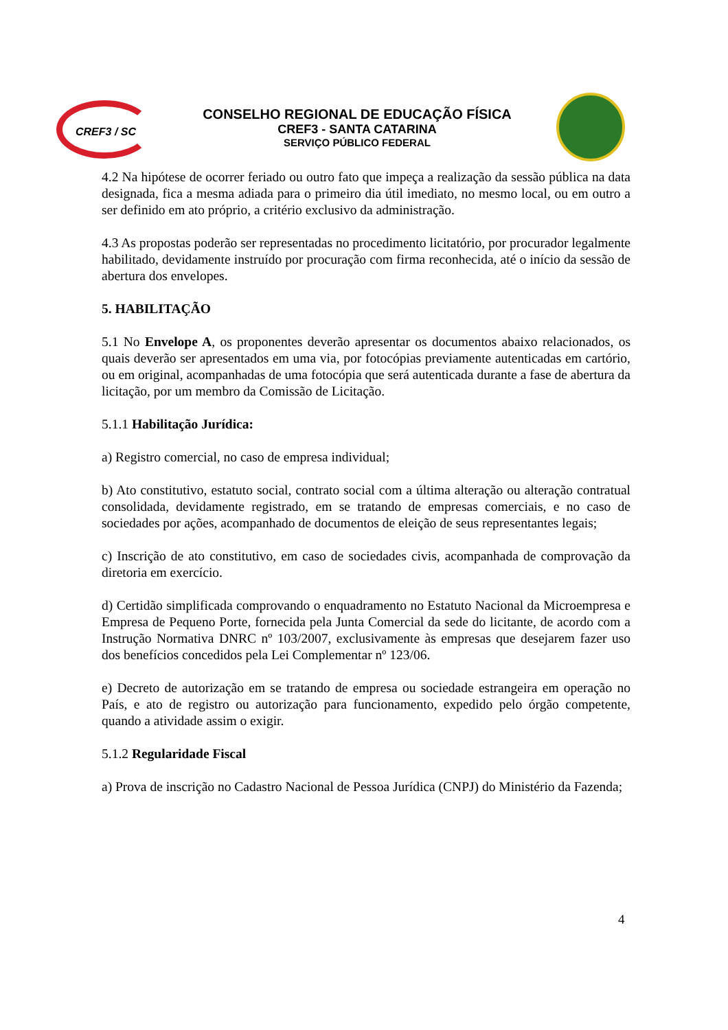CREF3 / SC
CONSELHO REGIONAL DE EDUCAÇÃO FÍSICA
CREF3 - SANTA CATARINA
SERVIÇO PÚBLICO FEDERAL
4.2 Na hipótese de ocorrer feriado ou outro fato que impeça a realização da sessão pública na data designada, fica a mesma adiada para o primeiro dia útil imediato, no mesmo local, ou em outro a ser definido em ato próprio, a critério exclusivo da administração.
4.3 As propostas poderão ser representadas no procedimento licitatório, por procurador legalmente habilitado, devidamente instruído por procuração com firma reconhecida, até o início da sessão de abertura dos envelopes.
5. HABILITAÇÃO
5.1 No Envelope A, os proponentes deverão apresentar os documentos abaixo relacionados, os quais deverão ser apresentados em uma via, por fotocópias previamente autenticadas em cartório, ou em original, acompanhadas de uma fotocópia que será autenticada durante a fase de abertura da licitação, por um membro da Comissão de Licitação.
5.1.1 Habilitação Jurídica:
a) Registro comercial, no caso de empresa individual;
b) Ato constitutivo, estatuto social, contrato social com a última alteração ou alteração contratual consolidada, devidamente registrado, em se tratando de empresas comerciais, e no caso de sociedades por ações, acompanhado de documentos de eleição de seus representantes legais;
c) Inscrição de ato constitutivo, em caso de sociedades civis, acompanhada de comprovação da diretoria em exercício.
d) Certidão simplificada comprovando o enquadramento no Estatuto Nacional da Microempresa e Empresa de Pequeno Porte, fornecida pela Junta Comercial da sede do licitante, de acordo com a Instrução Normativa DNRC nº 103/2007, exclusivamente às empresas que desejarem fazer uso dos benefícios concedidos pela Lei Complementar nº 123/06.
e) Decreto de autorização em se tratando de empresa ou sociedade estrangeira em operação no País, e ato de registro ou autorização para funcionamento, expedido pelo órgão competente, quando a atividade assim o exigir.
5.1.2 Regularidade Fiscal
a) Prova de inscrição no Cadastro Nacional de Pessoa Jurídica (CNPJ) do Ministério da Fazenda;
4